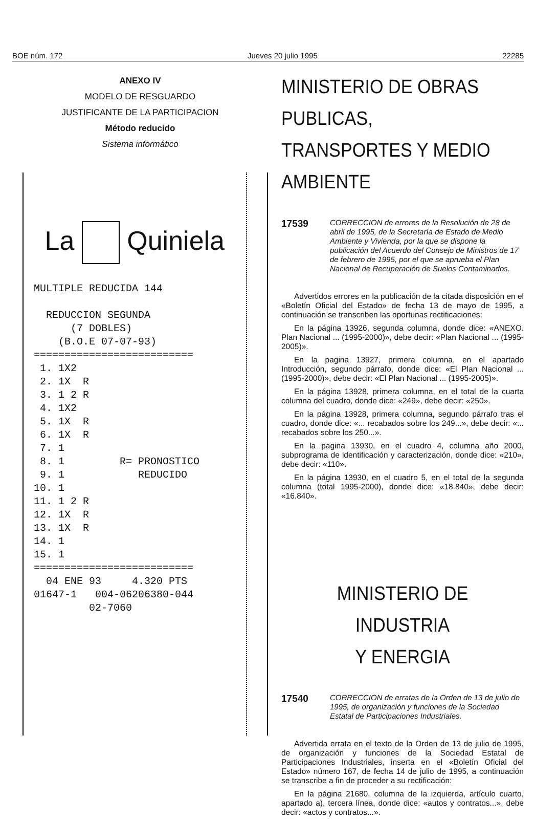BOE núm. 172 Jueves 20 julio 1995 22285
ANEXO IV
MODELO DE RESGUARDO
JUSTIFICANTE DE LA PARTICIPACION
Método reducido
Sistema informático
La Quiniela
MULTIPLE REDUCIDA 144

  REDUCCION SEGUNDA
      (7 DOBLES)
    (B.O.E 07-07-93)
==========================
 1. 1X2
 2. 1X  R
 3. 1 2 R
 4. 1X2
 5. 1X  R
 6. 1X  R
 7. 1
 8. 1         R= PRONOSTICO
 9. 1            REDUCIDO
10. 1
11. 1 2 R
12. 1X  R
13. 1X  R
14. 1
15. 1
==========================
  04 ENE 93     4.320 PTS
01647-1   004-06206380-044
         02-7060
MINISTERIO DE OBRAS PUBLICAS,
TRANSPORTES Y MEDIO AMBIENTE
17539 CORRECCION de errores de la Resolución de 28 de abril de 1995, de la Secretaría de Estado de Medio Ambiente y Vivienda, por la que se dispone la publicación del Acuerdo del Consejo de Ministros de 17 de febrero de 1995, por el que se aprueba el Plan Nacional de Recuperación de Suelos Contaminados.
Advertidos errores en la publicación de la citada disposición en el «Boletín Oficial del Estado» de fecha 13 de mayo de 1995, a continuación se transcriben las oportunas rectificaciones:
En la página 13926, segunda columna, donde dice: «ANEXO. Plan Nacional ... (1995-2000)», debe decir: «Plan Nacional ... (1995-2005)».
En la pagina 13927, primera columna, en el apartado Introducción, segundo párrafo, donde dice: «El Plan Nacional ... (1995-2000)», debe decir: «El Plan Nacional ... (1995-2005)».
En la página 13928, primera columna, en el total de la cuarta columna del cuadro, donde dice: «249», debe decir: «250».
En la página 13928, primera columna, segundo párrafo tras el cuadro, donde dice: «... recabados sobre los 249...», debe decir: «... recabados sobre los 250...».
En la pagina 13930, en el cuadro 4, columna año 2000, subprograma de identificación y caracterización, donde dice: «210», debe decir: «110».
En la página 13930, en el cuadro 5, en el total de la segunda columna (total 1995-2000), donde dice: «18.840», debe decir: «16.840».
MINISTERIO DE INDUSTRIA
Y ENERGIA
17540 CORRECCION de erratas de la Orden de 13 de julio de 1995, de organización y funciones de la Sociedad Estatal de Participaciones Industriales.
Advertida errata en el texto de la Orden de 13 de julio de 1995, de organización y funciones de la Sociedad Estatal de Participaciones Industriales, inserta en el «Boletín Oficial del Estado» número 167, de fecha 14 de julio de 1995, a continuación se transcribe a fin de proceder a su rectificación:
En la página 21680, columna de la izquierda, artículo cuarto, apartado a), tercera línea, donde dice: «autos y contratos...», debe decir: «actos y contratos...».